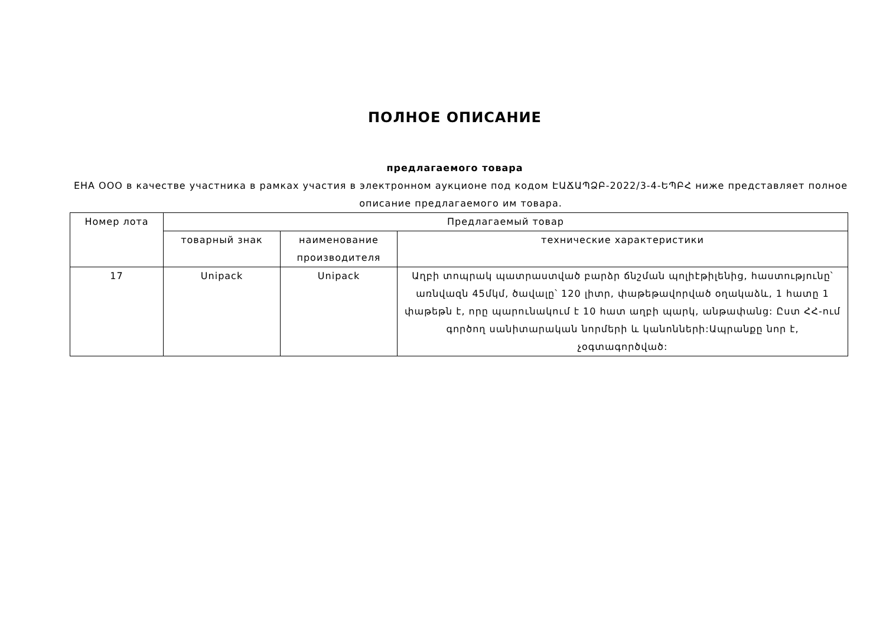ПОЛНОЕ ОПИСАНИЕ
предлагаемого товара
ЕНА ООО в качестве участника в рамках участия в электронном аукционе под кодом ԷԱՃԱՊՁԲ-2022/3-4-ԵՊԲՀ ниже представляет полное описание предлагаемого им товара.
| Номер лота | Предлагаемый товар | | |
| --- | --- | --- | --- |
| | товарный знак | наименование производителя | технические характеристики |
| 17 | Unipack | Unipack | Աղբի տոպրակ պատրաստված բարձր ճնշման պոլիէթիլենից, հաստությունը՝ առնվազն 45մկմ, ծավալը՝ 120 լիտր, փաթեթավորված օղակաձև, 1 հատը 1 փաթեթն է, որը պարունակում է 10 հատ աղբի պարկ, անթափանց: Ըստ ՀՀ-ում գործող սանիտարական նորմերի և կանոնների:Ապրանքը նոր է, չօգտագործված: |